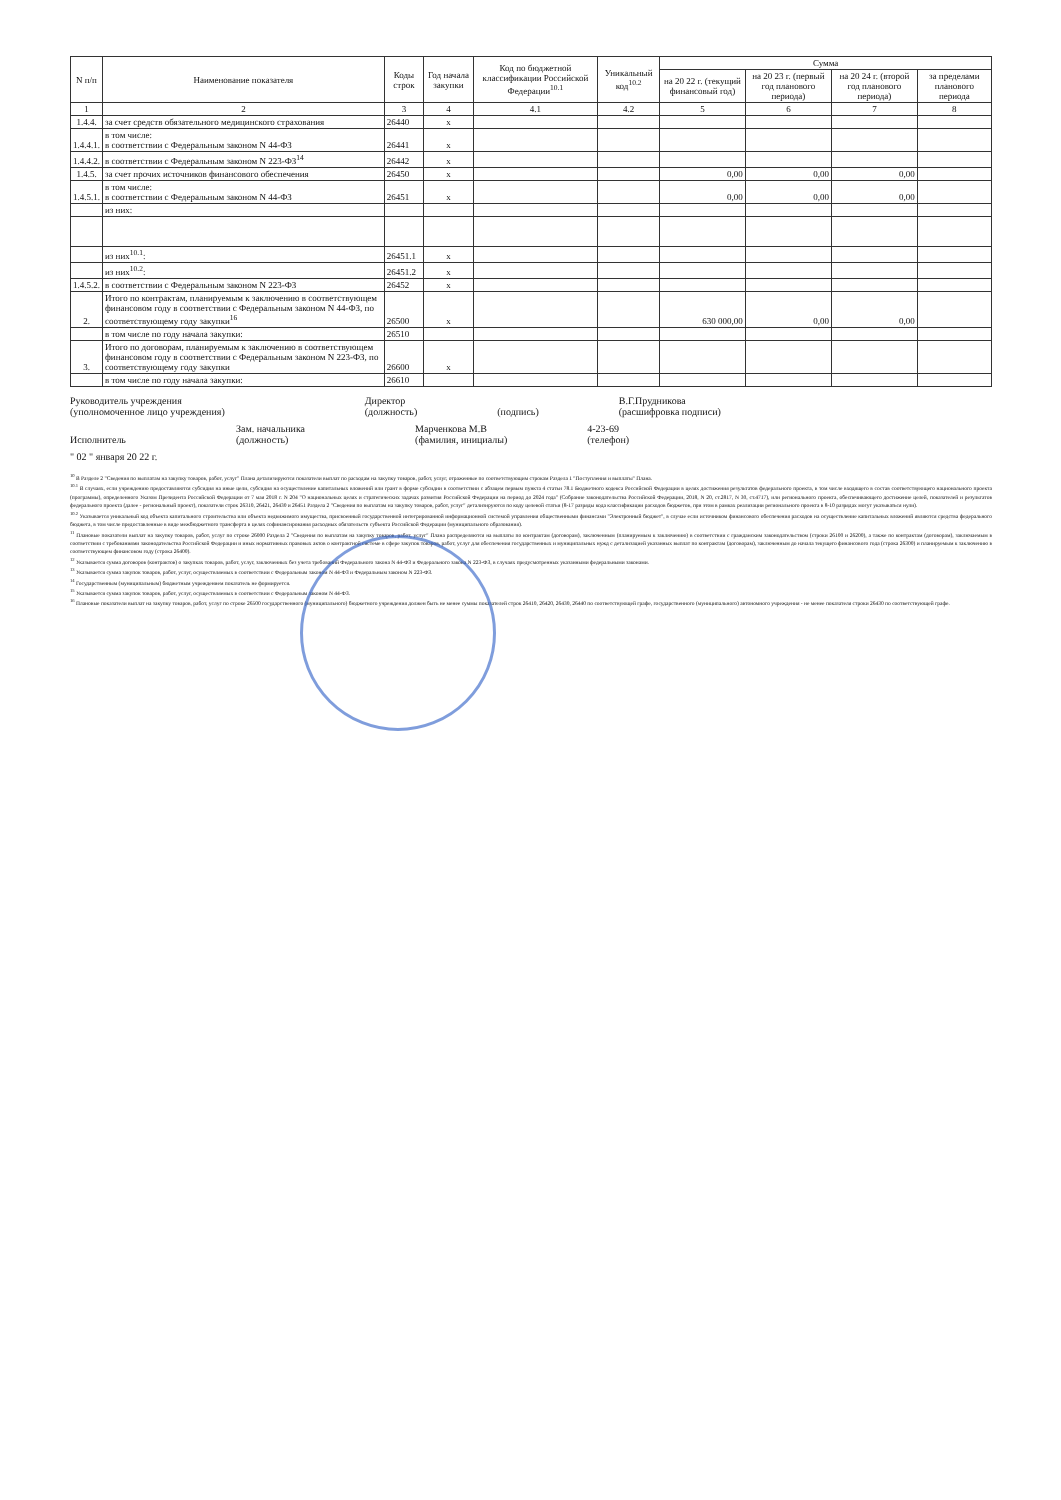| N п/п | Наименование показателя | Коды строк | Год начала закупки | Код по бюджетной классификации Российской Федерации<sup>10.1</sup> | Уникальный код<sup>10.2</sup> | Сумма | | | |
| --- | --- | --- | --- | --- | --- | --- | --- | --- | --- |
| | | | | | | на 20 22 г. (текущий финансовый год) | на 20 23 г. (первый год планового периода) | на 20 24 г. (второй год планового периода) | за пределами планового периода |
| 1 | 2 | 3 | 4 | 4.1 | 4.2 | 5 | 6 | 7 | 8 |
| 1.4.4. | за счет средств обязательного медицинского страхования | 26440 | x | | | | | | |
| 1.4.4.1. | в том числе: в соответствии с Федеральным законом N 44-ФЗ | 26441 | x | | | | | | |
| 1.4.4.2. | в соответствии с Федеральным законом N 223-ФЗ<sup>14</sup> | 26442 | x | | | | | | |
| 1.4.5. | за счет прочих источников финансового обеспечения | 26450 | x | | | 0,00 | 0,00 | 0,00 | |
| 1.4.5.1. | в том числе: в соответствии с Федеральным законом N 44-ФЗ | 26451 | x | | | 0,00 | 0,00 | 0,00 | |
| | из них: | | | | | | | | |
| | из них<sup>10.1</sup>: | 26451.1 | x | | | | | | |
| | из них<sup>10.2</sup>: | 26451.2 | x | | | | | | |
| 1.4.5.2. | в соответствии с Федеральным законом N 223-ФЗ | 26452 | x | | | | | | |
| 2. | Итого по контрактам, планируемым к заключению в соответствующем финансовом году в соответствии с Федеральным законом N 44-ФЗ, по соответствующему году закупки<sup>16</sup> | 26500 | x | | | 630 000,00 | 0,00 | 0,00 | |
| | в том числе по году начала закупки: | 26510 | | | | | | | |
| 3. | Итого по договорам, планируемым к заключению в соответствующем финансовом году в соответствии с Федеральным законом N 223-ФЗ, по соответствующему году закупки | 26600 | x | | | | | | |
| | в том числе по году начала закупки: | 26610 | | | | | | | |
Руководитель учреждения
(уполномоченное лицо учреждения)
Директор
(должность)
(подпись)
В.Г.Прудникова
(расшифровка подписи)
Исполнитель
Зам. начальника
(должность)
Марченкова М.В
(фамилия, инициалы)
4-23-69
(телефон)
" 02 " января 20 22 г.
<sup>10</sup> В Разделе 2 "Сведения по выплатам на закупку товаров, работ, услуг" Плана детализируются показатели выплат по расходам на закупку товаров, работ, услуг, отраженные по соответствующим строкам Раздела 1 "Поступления и выплаты" Плана.
<sup>10.1</sup> В случаях, если учреждению предоставляются субсидия на иные цели, субсидия на осуществление капитальных вложений или грант в форме субсидии в соответствии с абзацем первым пункта 4 статьи 78.1 Бюджетного кодекса Российской Федерации в целях достижения результатов федерального проекта, в том числе входящего в состав соответствующего национального проекта (программы), определенного Указом Президента Российской Федерации от 7 мая 2018 г. N 204 "О национальных целях и стратегических задачах развития Российской Федерации на период до 2024 года" (Собрание законодательства Российской Федерации, 2018, N 20, ст.2817, N 30, ст.4717), или регионального проекта, обеспечивающего достижение целей, показателей и результатов федерального проекта (далее - региональный проект), показатели строк 26310, 26421, 26430 и 26451 Раздела 2 "Сведения по выплатам на закупку товаров, работ, услуг" детализируются по коду целевой статьи (8-17 разряды кода классификации расходов бюджетов, при этом в рамках реализации регионального проекта в 8-10 разрядах могут указываться нули).
<sup>10.2</sup> Указывается уникальный код объекта капитального строительства или объекта недвижимого имущества, присвоенный государственной интегрированной информационной системой управления общественными финансами "Электронный бюджет", в случае если источником финансового обеспечения расходов на осуществление капитальных вложений являются средства федерального бюджета, в том числе предоставленные в виде межбюджетного трансферта в целях софинансирования расходных обязательств субъекта Российской Федерации (муниципального образования).
<sup>11</sup> Плановые показатели выплат на закупку товаров, работ, услуг по строке 26000 Раздела 2 "Сведения по выплатам на закупку товаров, работ, услуг" Плана распределяются на выплаты по контрактам (договорам), заключенным (планируемым к заключению) в соответствии с гражданским законодательством (строки 26100 и 26200), а также по контрактам (договорам), заключаемым в соответствии с требованиями законодательства Российской Федерации и иных нормативных правовых актов о контрактной системе в сфере закупок товаров, работ, услуг для обеспечения государственных и муниципальных нужд с детализацией указанных выплат по контрактам (договорам), заключенным до начала текущего финансового года (строка 26300) и планируемым к заключению в соответствующем финансовом году (строка 26400).
<sup>12</sup> Указывается сумма договоров (контрактов) о закупках товаров, работ, услуг, заключенных без учета требований Федерального закона N 44-ФЗ и Федерального закона N 223-ФЗ, в случаях предусмотренных указанными федеральными законами.
<sup>13</sup> Указывается сумма закупок товаров, работ, услуг, осуществляемых в соответствии с Федеральным законом N 44-ФЗ и Федеральным законом N 223-ФЗ.
<sup>14</sup> Государственным (муниципальным) бюджетным учреждением показатель не формируется.
<sup>15</sup> Указывается сумма закупок товаров, работ, услуг, осуществляемых в соответствии с Федеральным законом N 44-ФЗ.
<sup>16</sup> Плановые показатели выплат на закупку товаров, работ, услуг по строке 26500 государственного (муниципального) бюджетного учреждения должен быть не менее суммы показателей строк 26410, 26420, 26430, 26440 по соответствующей графе, государственного (муниципального) автономного учреждения - не менее показателя строки 26430 по соответствующей графе.